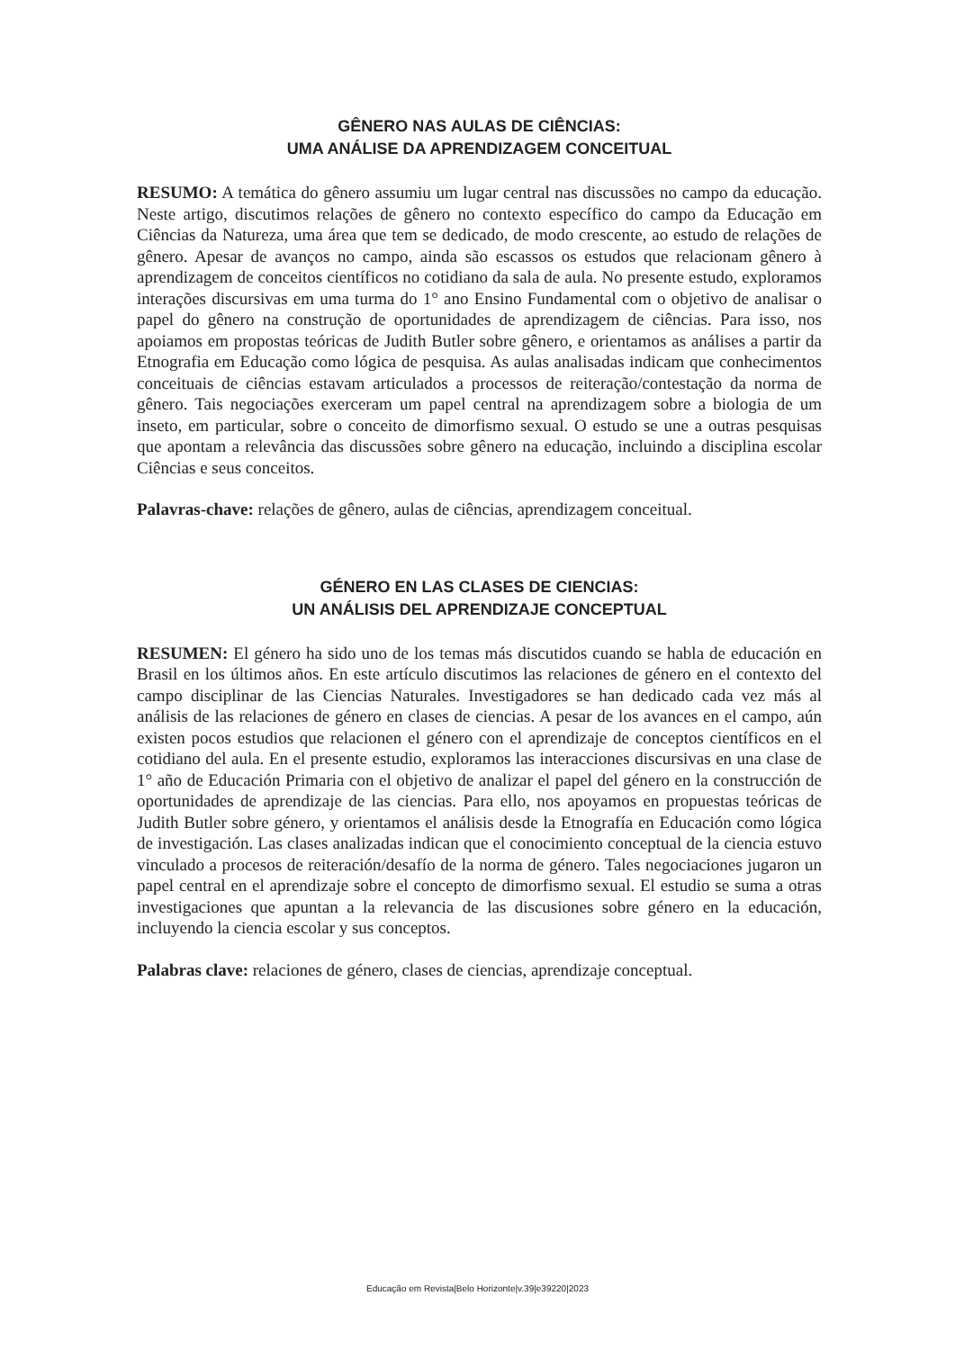GÊNERO NAS AULAS DE CIÊNCIAS:
UMA ANÁLISE DA APRENDIZAGEM CONCEITUAL
RESUMO: A temática do gênero assumiu um lugar central nas discussões no campo da educação. Neste artigo, discutimos relações de gênero no contexto específico do campo da Educação em Ciências da Natureza, uma área que tem se dedicado, de modo crescente, ao estudo de relações de gênero. Apesar de avanços no campo, ainda são escassos os estudos que relacionam gênero à aprendizagem de conceitos científicos no cotidiano da sala de aula. No presente estudo, exploramos interações discursivas em uma turma do 1° ano Ensino Fundamental com o objetivo de analisar o papel do gênero na construção de oportunidades de aprendizagem de ciências. Para isso, nos apoiamos em propostas teóricas de Judith Butler sobre gênero, e orientamos as análises a partir da Etnografia em Educação como lógica de pesquisa. As aulas analisadas indicam que conhecimentos conceituais de ciências estavam articulados a processos de reiteração/contestação da norma de gênero. Tais negociações exerceram um papel central na aprendizagem sobre a biologia de um inseto, em particular, sobre o conceito de dimorfismo sexual. O estudo se une a outras pesquisas que apontam a relevância das discussões sobre gênero na educação, incluindo a disciplina escolar Ciências e seus conceitos.
Palavras-chave: relações de gênero, aulas de ciências, aprendizagem conceitual.
GÉNERO EN LAS CLASES DE CIENCIAS:
UN ANÁLISIS DEL APRENDIZAJE CONCEPTUAL
RESUMEN: El género ha sido uno de los temas más discutidos cuando se habla de educación en Brasil en los últimos años. En este artículo discutimos las relaciones de género en el contexto del campo disciplinar de las Ciencias Naturales. Investigadores se han dedicado cada vez más al análisis de las relaciones de género en clases de ciencias. A pesar de los avances en el campo, aún existen pocos estudios que relacionen el género con el aprendizaje de conceptos científicos en el cotidiano del aula. En el presente estudio, exploramos las interacciones discursivas en una clase de 1° año de Educación Primaria con el objetivo de analizar el papel del género en la construcción de oportunidades de aprendizaje de las ciencias. Para ello, nos apoyamos en propuestas teóricas de Judith Butler sobre género, y orientamos el análisis desde la Etnografía en Educación como lógica de investigación. Las clases analizadas indican que el conocimiento conceptual de la ciencia estuvo vinculado a procesos de reiteración/desafío de la norma de género. Tales negociaciones jugaron un papel central en el aprendizaje sobre el concepto de dimorfismo sexual. El estudio se suma a otras investigaciones que apuntan a la relevancia de las discusiones sobre género en la educación, incluyendo la ciencia escolar y sus conceptos.
Palabras clave: relaciones de género, clases de ciencias, aprendizaje conceptual.
Educação em Revista|Belo Horizonte|v.39|e39220|2023